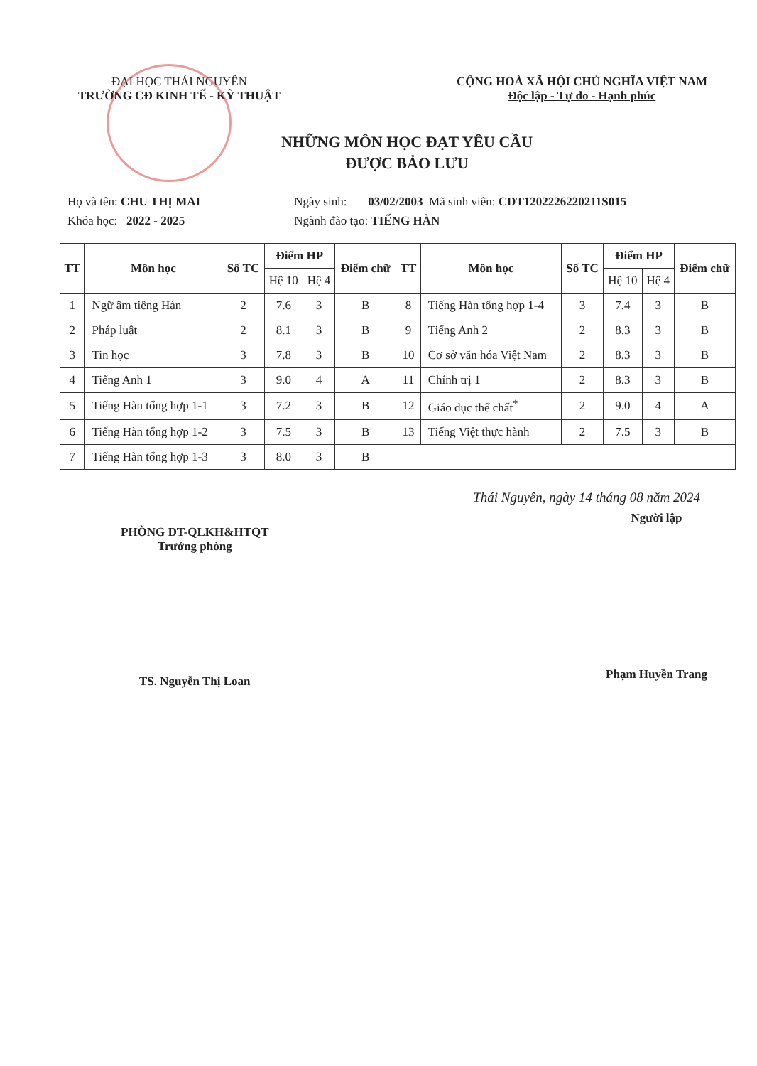ĐẠI HỌC THÁI NGUYÊN
TRƯỜNG CĐ KINH TẾ - KỸ THUẬT
CỘNG HOÀ XÃ HỘI CHỦ NGHĨA VIỆT NAM
Độc lập - Tự do - Hạnh phúc
NHỮNG MÔN HỌC ĐẠT YÊU CẦU
ĐƯỢC BẢO LƯU
Họ và tên: CHU THỊ MAI Ngày sinh: 03/02/2003 Mã sinh viên: CDT1202226220211S015
Khóa học: 2022 - 2025 Ngành đào tạo: TIẾNG HÀN
| TT | Môn học | Số TC | Điểm HP | | Điểm chữ | TT | Môn học | Số TC | Điểm HP | | Điểm chữ |
| --- | --- | --- | --- | --- | --- | --- | --- | --- | --- | --- | --- |
| | | | Hệ 10 | Hệ 4 | | | | | Hệ 10 | Hệ 4 | |
| 1 | Ngữ âm tiếng Hàn | 2 | 7.6 | 3 | B | 8 | Tiếng Hàn tổng hợp 1-4 | 3 | 7.4 | 3 | B |
| 2 | Pháp luật | 2 | 8.1 | 3 | B | 9 | Tiếng Anh 2 | 2 | 8.3 | 3 | B |
| 3 | Tin học | 3 | 7.8 | 3 | B | 10 | Cơ sở văn hóa Việt Nam | 2 | 8.3 | 3 | B |
| 4 | Tiếng Anh 1 | 3 | 9.0 | 4 | A | 11 | Chính trị 1 | 2 | 8.3 | 3 | B |
| 5 | Tiếng Hàn tổng hợp 1-1 | 3 | 7.2 | 3 | B | 12 | Giáo dục thể chất<sup>*</sup> | 2 | 9.0 | 4 | A |
| 6 | Tiếng Hàn tổng hợp 1-2 | 3 | 7.5 | 3 | B | 13 | Tiếng Việt thực hành | 2 | 7.5 | 3 | B |
| 7 | Tiếng Hàn tổng hợp 1-3 | 3 | 8.0 | 3 | B | | | | | | |
Thái Nguyên, ngày 14 tháng 08 năm 2024
PHÒNG ĐT-QLKH&HTQT
Trưởng phòng
TS. Nguyễn Thị Loan
Người lập
Phạm Huyền Trang